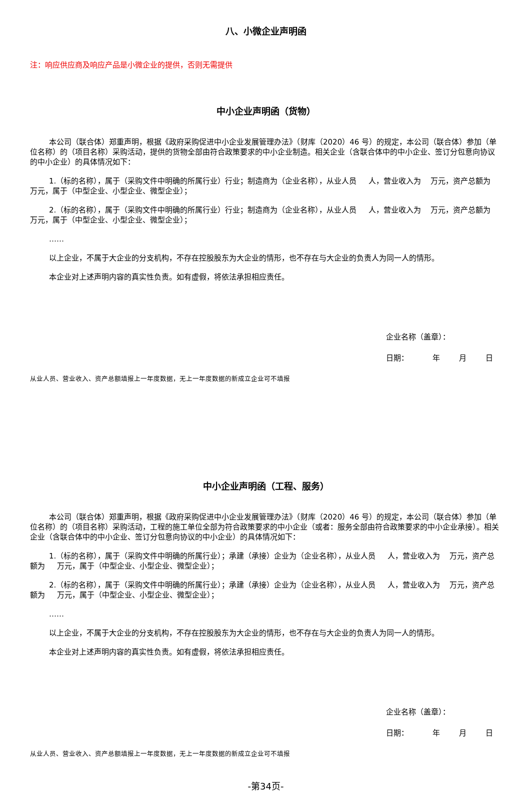八、小微企业声明函
注：响应供应商及响应产品是小微企业的提供，否则无需提供
中小企业声明函（货物）
本公司（联合体）郑重声明，根据《政府采购促进中小企业发展管理办法》（财库（2020）46 号）的规定，本公司（联合体）参加（单位名称）的（项目名称）采购活动，提供的货物全部由符合政策要求的中小企业制造。相关企业（含联合体中的中小企业、签订分包意向协议的中小企业）的具体情况如下：
1.（标的名称），属于（采购文件中明确的所属行业）行业；制造商为（企业名称），从业人员 人，营业收入为 万元，资产总额为 万元，属于（中型企业、小型企业、微型企业）；
2.（标的名称），属于（采购文件中明确的所属行业）行业；制造商为（企业名称），从业人员 人，营业收入为 万元，资产总额为 万元，属于（中型企业、小型企业、微型企业）；
……
以上企业，不属于大企业的分支机构，不存在控股股东为大企业的情形，也不存在与大企业的负责人为同一人的情形。
本企业对上述声明内容的真实性负责。如有虚假，将依法承担相应责任。
企业名称（盖章）：
日期： 年 月 日
从业人员、营业收入、资产总额填报上一年度数据，无上一年度数据的新成立企业可不填报
中小企业声明函（工程、服务）
本公司（联合体）郑重声明，根据《政府采购促进中小企业发展管理办法》（财库（2020）46 号）的规定，本公司（联合体）参加（单位名称）的（项目名称）采购活动，工程的施工单位全部为符合政策要求的中小企业（或者：服务全部由符合政策要求的中小企业承接）。相关企业（含联合体中的中小企业、签订分包意向协议的中小企业）的具体情况如下：
1.（标的名称），属于（采购文件中明确的所属行业）；承建（承接）企业为（企业名称），从业人员 人，营业收入为 万元，资产总额为 万元，属于（中型企业、小型企业、微型企业）；
2.（标的名称），属于（采购文件中明确的所属行业）；承建（承接）企业为（企业名称），从业人员 人，营业收入为 万元，资产总额为 万元，属于（中型企业、小型企业、微型企业）；
……
以上企业，不属于大企业的分支机构，不存在控股股东为大企业的情形，也不存在与大企业的负责人为同一人的情形。
本企业对上述声明内容的真实性负责。如有虚假，将依法承担相应责任。
企业名称（盖章）：
日期： 年 月 日
从业人员、营业收入、资产总额填报上一年度数据，无上一年度数据的新成立企业可不填报
-第34页-